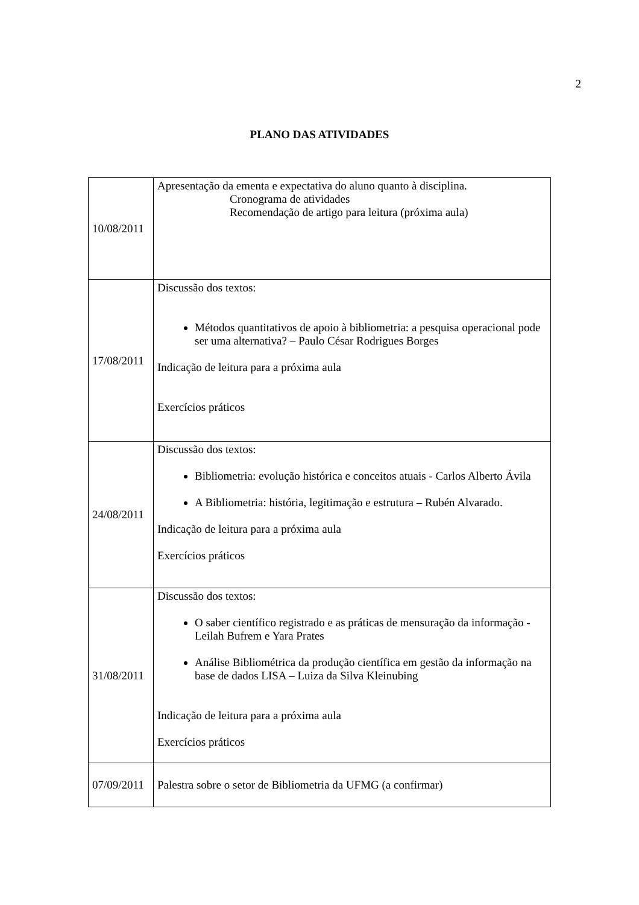2
PLANO DAS ATIVIDADES
| 10/08/2011 | Apresentação da ementa e expectativa do aluno quanto à disciplina. Cronograma de atividades Recomendação de artigo para leitura (próxima aula) |
| 17/08/2011 | Discussão dos textos: Métodos quantitativos de apoio à bibliometria: a pesquisa operacional pode ser uma alternativa? – Paulo César Rodrigues Borges Indicação de leitura para a próxima aula Exercícios práticos |
| 24/08/2011 | Discussão dos textos: Bibliometria: evolução histórica e conceitos atuais - Carlos Alberto Ávila A Bibliometria: história, legitimação e estrutura – Rubén Alvarado. Indicação de leitura para a próxima aula Exercícios práticos |
| 31/08/2011 | Discussão dos textos: O saber científico registrado e as práticas de mensuração da informação - Leilah Bufrem e Yara Prates Análise Bibliométrica da produção científica em gestão da informação na base de dados LISA – Luiza da Silva Kleinubing Indicação de leitura para a próxima aula Exercícios práticos |
| 07/09/2011 | Palestra sobre o setor de Bibliometria da UFMG (a confirmar) |